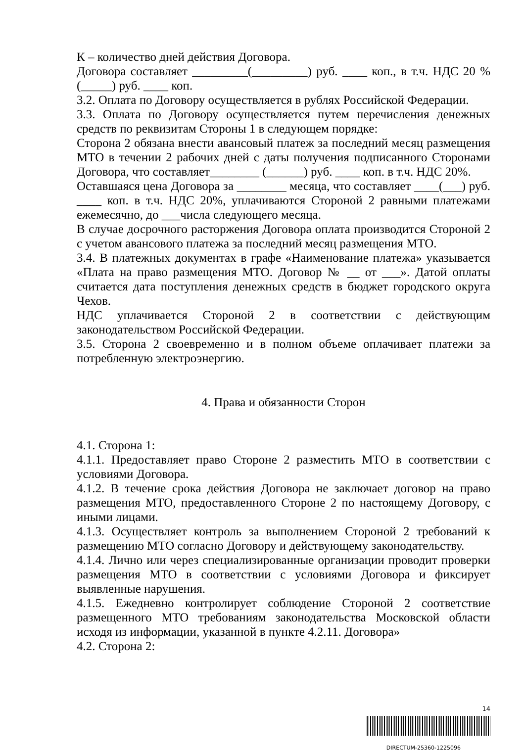К – количество дней действия Договора.
Договора составляет _________(_________) руб. ____ коп., в т.ч. НДС 20 % (_____) руб. ____ коп.
3.2. Оплата по Договору осуществляется в рублях Российской Федерации.
3.3. Оплата по Договору осуществляется путем перечисления денежных средств по реквизитам Стороны 1 в следующем порядке:
Сторона 2 обязана внести авансовый платеж за последний месяц размещения МТО в течении 2 рабочих дней с даты получения подписанного Сторонами Договора, что составляет________ (______) руб. ____ коп. в т.ч. НДС 20%.
Оставшаяся цена Договора за ________ месяца, что составляет ____(___) руб. ____ коп. в т.ч. НДС 20%, уплачиваются Стороной 2 равными платежами ежемесячно, до ___числа следующего месяца.
В случае досрочного расторжения Договора оплата производится Стороной 2 с учетом авансового платежа за последний месяц размещения МТО.
3.4. В платежных документах в графе «Наименование платежа» указывается «Плата на право размещения МТО. Договор № __ от ___». Датой оплаты считается дата поступления денежных средств в бюджет городского округа Чехов.
НДС уплачивается Стороной 2 в соответствии с действующим законодательством Российской Федерации.
3.5. Сторона 2 своевременно и в полном объеме оплачивает платежи за потребленную электроэнергию.
4. Права и обязанности Сторон
4.1. Сторона 1:
4.1.1. Предоставляет право Стороне 2 разместить МТО в соответствии с условиями Договора.
4.1.2. В течение срока действия Договора не заключает договор на право размещения МТО, предоставленного Стороне 2 по настоящему Договору, с иными лицами.
4.1.3. Осуществляет контроль за выполнением Стороной 2 требований к размещению МТО согласно Договору и действующему законодательству.
4.1.4. Лично или через специализированные организации проводит проверки размещения МТО в соответствии с условиями Договора и фиксирует выявленные нарушения.
4.1.5. Ежедневно контролирует соблюдение Стороной 2 соответствие размещенного МТО требованиям законодательства Московской области исходя из информации, указанной в пункте 4.2.11. Договора»
4.2. Сторона 2:
14
DIRECTUM-25360-1225096